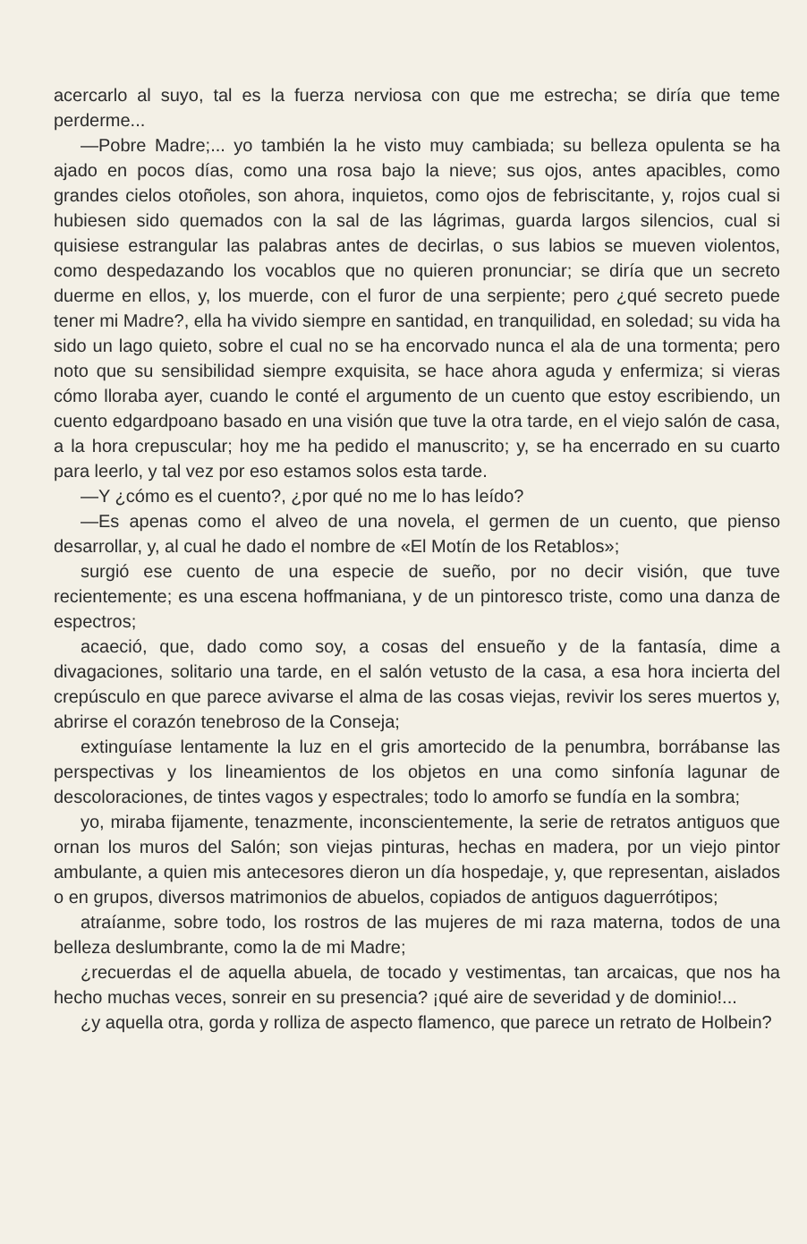acercarlo al suyo, tal es la fuerza nerviosa con que me estrecha; se diría que teme perderme...
—Pobre Madre;... yo también la he visto muy cambiada; su belleza opulenta se ha ajado en pocos días, como una rosa bajo la nieve; sus ojos, antes apacibles, como grandes cielos otoñoles, son ahora, inquietos, como ojos de febriscitante, y, rojos cual si hubiesen sido quemados con la sal de las lágrimas, guarda largos silencios, cual si quisiese estrangular las palabras antes de decirlas, o sus labios se mueven violentos, como despedazando los vocablos que no quieren pronunciar; se diría que un secreto duerme en ellos, y, los muerde, con el furor de una serpiente; pero ¿qué secreto puede tener mi Madre?, ella ha vivido siempre en santidad, en tranquilidad, en soledad; su vida ha sido un lago quieto, sobre el cual no se ha encorvado nunca el ala de una tormenta; pero noto que su sensibilidad siempre exquisita, se hace ahora aguda y enfermiza; si vieras cómo lloraba ayer, cuando le conté el argumento de un cuento que estoy escribiendo, un cuento edgardpoano basado en una visión que tuve la otra tarde, en el viejo salón de casa, a la hora crepuscular; hoy me ha pedido el manuscrito; y, se ha encerrado en su cuarto para leerlo, y tal vez por eso estamos solos esta tarde.
—Y ¿cómo es el cuento?, ¿por qué no me lo has leído?
—Es apenas como el alveo de una novela, el germen de un cuento, que pienso desarrollar, y, al cual he dado el nombre de «El Motín de los Retablos»;
surgió ese cuento de una especie de sueño, por no decir visión, que tuve recientemente; es una escena hoffmaniana, y de un pintoresco triste, como una danza de espectros;
acaeció, que, dado como soy, a cosas del ensueño y de la fantasía, dime a divagaciones, solitario una tarde, en el salón vetusto de la casa, a esa hora incierta del crepúsculo en que parece avivarse el alma de las cosas viejas, revivir los seres muertos y, abrirse el corazón tenebroso de la Conseja;
extinguíase lentamente la luz en el gris amortecido de la penumbra, borrábanse las perspectivas y los lineamientos de los objetos en una como sinfonía lagunar de descoloraciones, de tintes vagos y espectrales; todo lo amorfo se fundía en la sombra;
yo, miraba fijamente, tenazmente, inconscientemente, la serie de retratos antiguos que ornan los muros del Salón; son viejas pinturas, hechas en madera, por un viejo pintor ambulante, a quien mis antecesores dieron un día hospedaje, y, que representan, aislados o en grupos, diversos matrimonios de abuelos, copiados de antiguos daguerrótipos;
atraíanme, sobre todo, los rostros de las mujeres de mi raza materna, todos de una belleza deslumbrante, como la de mi Madre;
¿recuerdas el de aquella abuela, de tocado y vestimentas, tan arcaicas, que nos ha hecho muchas veces, sonreir en su presencia? ¡qué aire de severidad y de dominio!...
¿y aquella otra, gorda y rolliza de aspecto flamenco, que parece un retrato de Holbein?